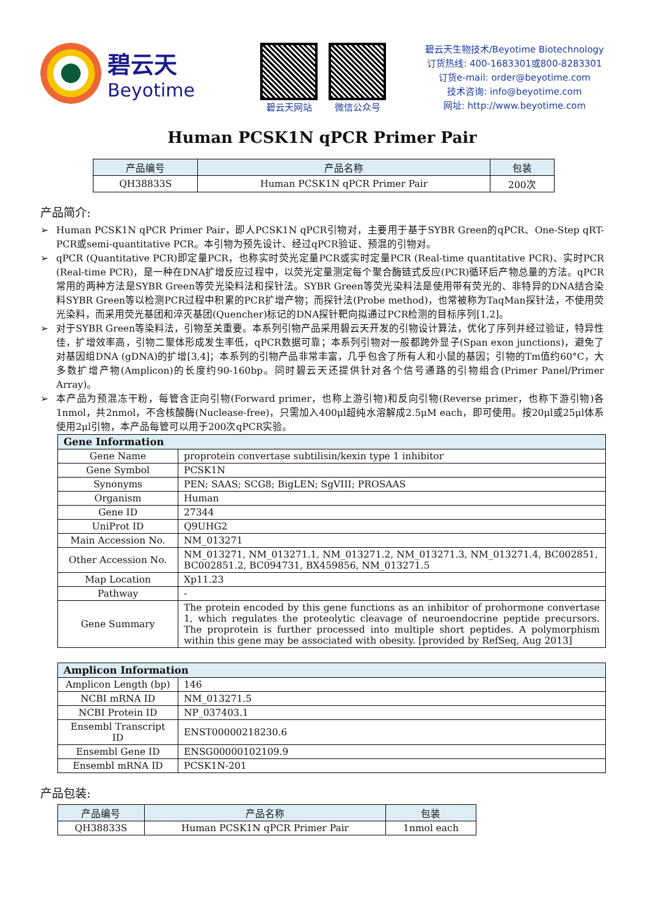碧云天
Beyotime
碧云天网站 微信公众号
碧云天生物技术/Beyotime Biotechnology
订货热线: 400-1683301或800-8283301
订货e-mail: order@beyotime.com
技术咨询: info@beyotime.com
网址: http://www.beyotime.com
Human PCSK1N qPCR Primer Pair
| 产品编号 | 产品名称 | 包装 |
| --- | --- | --- |
| QH38833S | Human PCSK1N qPCR Primer Pair | 200次 |
产品简介:
➢ Human PCSK1N qPCR Primer Pair，即人PCSK1N qPCR引物对，主要用于基于SYBR Green的qPCR、One-Step qRT-PCR或semi-quantitative PCR。本引物为预先设计、经过qPCR验证、预混的引物对。
➢ qPCR (Quantitative PCR)即定量PCR，也称实时荧光定量PCR或实时定量PCR (Real-time quantitative PCR)、实时PCR (Real-time PCR)，是一种在DNA扩增反应过程中，以荧光定量测定每个聚合酶链式反应(PCR)循环后产物总量的方法。qPCR常用的两种方法是SYBR Green等荧光染料法和探针法。SYBR Green等荧光染料法是使用带有荧光的、非特异的DNA结合染料SYBR Green等以检测PCR过程中积累的PCR扩增产物；而探针法(Probe method)，也常被称为TaqMan探针法，不使用荧光染料，而采用荧光基团和淬灭基团(Quencher)标记的DNA探针靶向拟通过PCR检测的目标序列[1,2]。
➢ 对于SYBR Green等染料法，引物至关重要。本系列引物产品采用碧云天开发的引物设计算法，优化了序列并经过验证，特异性佳，扩增效率高，引物二聚体形成发生率低，qPCR数据可靠；本系列引物对一般都跨外显子(Span exon junctions)，避免了对基因组DNA (gDNA)的扩增[3,4]；本系列的引物产品非常丰富，几乎包含了所有人和小鼠的基因；引物的Tm值约60°C，大多数扩增产物(Amplicon)的长度约90-160bp。同时碧云天还提供针对各个信号通路的引物组合(Primer Panel/Primer Array)。
➢ 本产品为预混冻干粉，每管含正向引物(Forward primer，也称上游引物)和反向引物(Reverse primer，也称下游引物)各1nmol，共2nmol，不含核酸酶(Nuclease-free)，只需加入400μl超纯水溶解成2.5μM each，即可使用。按20μl或25μl体系使用2μl引物，本产品每管可以用于200次qPCR实验。
| Gene Information | |
| --- | --- |
| Gene Name | proprotein convertase subtilisin/kexin type 1 inhibitor |
| Gene Symbol | PCSK1N |
| Synonyms | PEN; SAAS; SCG8; BigLEN; SgVIII; PROSAAS |
| Organism | Human |
| Gene ID | 27344 |
| UniProt ID | Q9UHG2 |
| Main Accession No. | NM_013271 |
| Other Accession No. | NM_013271, NM_013271.1, NM_013271.2, NM_013271.3, NM_013271.4, BC002851, BC002851.2, BC094731, BX459856, NM_013271.5 |
| Map Location | Xp11.23 |
| Pathway | - |
| Gene Summary | The protein encoded by this gene functions as an inhibitor of prohormone convertase 1, which regulates the proteolytic cleavage of neuroendocrine peptide precursors. The proprotein is further processed into multiple short peptides. A polymorphism within this gene may be associated with obesity. [provided by RefSeq, Aug 2013] |
| Amplicon Information | |
| --- | --- |
| Amplicon Length (bp) | 146 |
| NCBI mRNA ID | NM_013271.5 |
| NCBI Protein ID | NP_037403.1 |
| Ensembl Transcript ID | ENST00000218230.6 |
| Ensembl Gene ID | ENSG00000102109.9 |
| Ensembl mRNA ID | PCSK1N-201 |
产品包装:
| 产品编号 | 产品名称 | 包装 |
| --- | --- | --- |
| QH38833S | Human PCSK1N qPCR Primer Pair | 1nmol each |